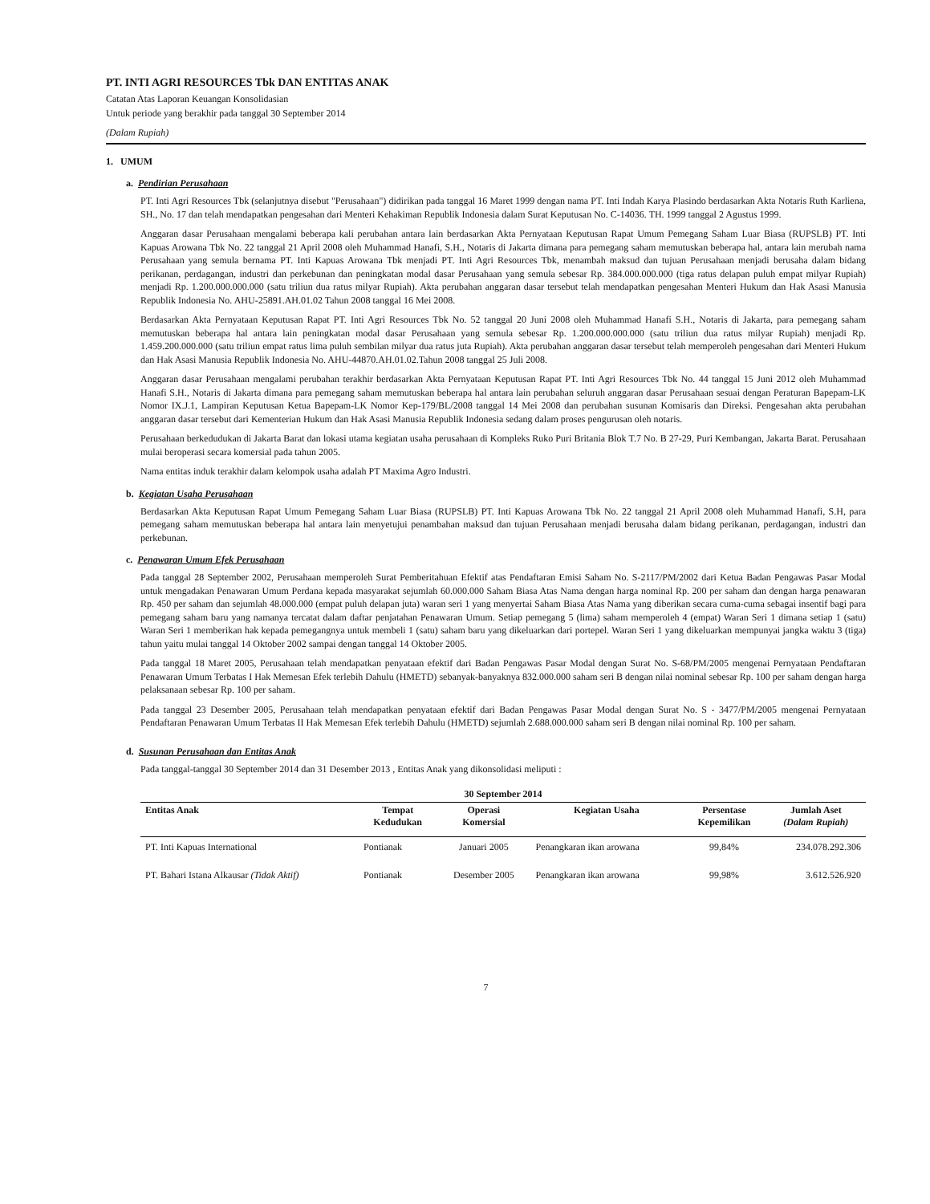PT. INTI AGRI RESOURCES Tbk DAN ENTITAS ANAK
Catatan Atas Laporan Keuangan Konsolidasian
Untuk periode yang berakhir pada tanggal 30 September 2014
(Dalam Rupiah)
1. UMUM
a. Pendirian Perusahaan
PT. Inti Agri Resources Tbk (selanjutnya disebut "Perusahaan") didirikan pada tanggal 16 Maret 1999 dengan nama PT. Inti Indah Karya Plasindo berdasarkan Akta Notaris Ruth Karliena, SH., No. 17 dan telah mendapatkan pengesahan dari Menteri Kehakiman Republik Indonesia dalam Surat Keputusan No. C-14036. TH. 1999 tanggal 2 Agustus 1999.
Anggaran dasar Perusahaan mengalami beberapa kali perubahan antara lain berdasarkan Akta Pernyataan Keputusan Rapat Umum Pemegang Saham Luar Biasa (RUPSLB) PT. Inti Kapuas Arowana Tbk No. 22 tanggal 21 April 2008 oleh Muhammad Hanafi, S.H., Notaris di Jakarta dimana para pemegang saham memutuskan beberapa hal, antara lain merubah nama Perusahaan yang semula bernama PT. Inti Kapuas Arowana Tbk menjadi PT. Inti Agri Resources Tbk, menambah maksud dan tujuan Perusahaan menjadi berusaha dalam bidang perikanan, perdagangan, industri dan perkebunan dan peningkatan modal dasar Perusahaan yang semula sebesar Rp. 384.000.000.000 (tiga ratus delapan puluh empat milyar Rupiah) menjadi Rp. 1.200.000.000.000 (satu triliun dua ratus milyar Rupiah). Akta perubahan anggaran dasar tersebut telah mendapatkan pengesahan Menteri Hukum dan Hak Asasi Manusia Republik Indonesia No. AHU-25891.AH.01.02 Tahun 2008 tanggal 16 Mei 2008.
Berdasarkan Akta Pernyataan Keputusan Rapat PT. Inti Agri Resources Tbk No. 52 tanggal 20 Juni 2008 oleh Muhammad Hanafi S.H., Notaris di Jakarta, para pemegang saham memutuskan beberapa hal antara lain peningkatan modal dasar Perusahaan yang semula sebesar Rp. 1.200.000.000.000 (satu triliun dua ratus milyar Rupiah) menjadi Rp. 1.459.200.000.000 (satu triliun empat ratus lima puluh sembilan milyar dua ratus juta Rupiah). Akta perubahan anggaran dasar tersebut telah memperoleh pengesahan dari Menteri Hukum dan Hak Asasi Manusia Republik Indonesia No. AHU-44870.AH.01.02.Tahun 2008 tanggal 25 Juli 2008.
Anggaran dasar Perusahaan mengalami perubahan terakhir berdasarkan Akta Pernyataan Keputusan Rapat PT. Inti Agri Resources Tbk No. 44 tanggal 15 Juni 2012 oleh Muhammad Hanafi S.H., Notaris di Jakarta dimana para pemegang saham memutuskan beberapa hal antara lain perubahan seluruh anggaran dasar Perusahaan sesuai dengan Peraturan Bapepam-LK Nomor IX.J.1, Lampiran Keputusan Ketua Bapepam-LK Nomor Kep-179/BL/2008 tanggal 14 Mei 2008 dan perubahan susunan Komisaris dan Direksi. Pengesahan akta perubahan anggaran dasar tersebut dari Kementerian Hukum dan Hak Asasi Manusia Republik Indonesia sedang dalam proses pengurusan oleh notaris.
Perusahaan berkedudukan di Jakarta Barat dan lokasi utama kegiatan usaha perusahaan di Kompleks Ruko Puri Britania Blok T.7 No. B 27-29, Puri Kembangan, Jakarta Barat. Perusahaan mulai beroperasi secara komersial pada tahun 2005.
Nama entitas induk terakhir dalam kelompok usaha adalah PT Maxima Agro Industri.
b. Kegiatan Usaha Perusahaan
Berdasarkan Akta Keputusan Rapat Umum Pemegang Saham Luar Biasa (RUPSLB) PT. Inti Kapuas Arowana Tbk No. 22 tanggal 21 April 2008 oleh Muhammad Hanafi, S.H, para pemegang saham memutuskan beberapa hal antara lain menyetujui penambahan maksud dan tujuan Perusahaan menjadi berusaha dalam bidang perikanan, perdagangan, industri dan perkebunan.
c. Penawaran Umum Efek Perusahaan
Pada tanggal 28 September 2002, Perusahaan memperoleh Surat Pemberitahuan Efektif atas Pendaftaran Emisi Saham No. S-2117/PM/2002 dari Ketua Badan Pengawas Pasar Modal untuk mengadakan Penawaran Umum Perdana kepada masyarakat sejumlah 60.000.000 Saham Biasa Atas Nama dengan harga nominal Rp. 200 per saham dan dengan harga penawaran Rp. 450 per saham dan sejumlah 48.000.000 (empat puluh delapan juta) waran seri 1 yang menyertai Saham Biasa Atas Nama yang diberikan secara cuma-cuma sebagai insentif bagi para pemegang saham baru yang namanya tercatat dalam daftar penjatahan Penawaran Umum. Setiap pemegang 5 (lima) saham memperoleh 4 (empat) Waran Seri 1 dimana setiap 1 (satu) Waran Seri 1 memberikan hak kepada pemegangnya untuk membeli 1 (satu) saham baru yang dikeluarkan dari portepel. Waran Seri 1 yang dikeluarkan mempunyai jangka waktu 3 (tiga) tahun yaitu mulai tanggal 14 Oktober 2002 sampai dengan tanggal 14 Oktober 2005.
Pada tanggal 18 Maret 2005, Perusahaan telah mendapatkan penyataan efektif dari Badan Pengawas Pasar Modal dengan Surat No. S-68/PM/2005 mengenai Pernyataan Pendaftaran Penawaran Umum Terbatas I Hak Memesan Efek terlebih Dahulu (HMETD) sebanyak-banyaknya 832.000.000 saham seri B dengan nilai nominal sebesar Rp. 100 per saham dengan harga pelaksanaan sebesar Rp. 100 per saham.
Pada tanggal 23 Desember 2005, Perusahaan telah mendapatkan penyataan efektif dari Badan Pengawas Pasar Modal dengan Surat No. S - 3477/PM/2005 mengenai Pernyataan Pendaftaran Penawaran Umum Terbatas II Hak Memesan Efek terlebih Dahulu (HMETD) sejumlah 2.688.000.000 saham seri B dengan nilai nominal Rp. 100 per saham.
d. Susunan Perusahaan dan Entitas Anak
Pada tanggal-tanggal 30 September 2014 dan 31 Desember 2013 , Entitas Anak yang dikonsolidasi meliputi :
| 30 September 2014 | | | | | |
| --- | --- | --- | --- | --- | --- |
| Entitas Anak | Tempat Kedudukan | Operasi Komersial | Kegiatan Usaha | Persentase Kepemilikan | Jumlah Aset (Dalam Rupiah) |
| PT. Inti Kapuas International | Pontianak | Januari 2005 | Penangkaran ikan arowana | 99,84% | 234.078.292.306 |
| PT. Bahari Istana Alkausar (Tidak Aktif) | Pontianak | Desember 2005 | Penangkaran ikan arowana | 99,98% | 3.612.526.920 |
7